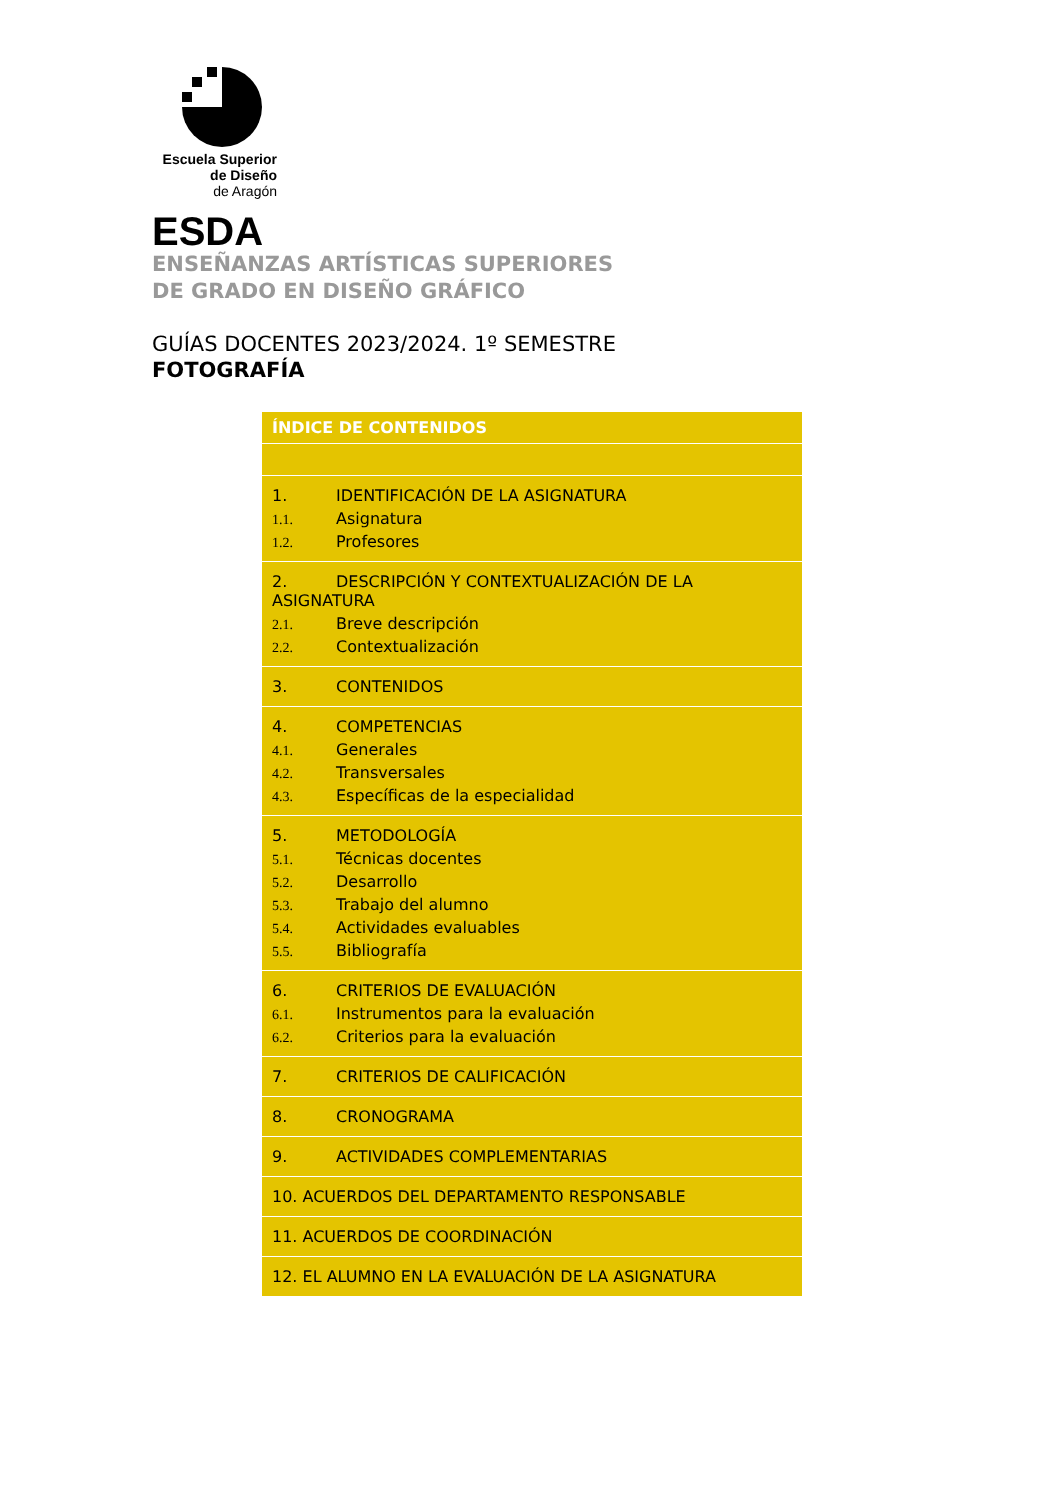Escuela Superior
de Diseño
de Aragón
ESDA
ENSEÑANZAS ARTÍSTICAS SUPERIORES
DE GRADO EN DISEÑO GRÁFICO
GUÍAS DOCENTES 2023/2024. 1º SEMESTRE
FOTOGRAFÍA
| ÍNDICE DE CONTENIDOS |
| 1. IDENTIFICACIÓN DE LA ASIGNATURA 1.1. Asignatura 1.2. Profesores |
| 2. DESCRIPCIÓN Y CONTEXTUALIZACIÓN DE LA ASIGNATURA 2.1. Breve descripción 2.2. Contextualización |
| 3. CONTENIDOS |
| 4. COMPETENCIAS 4.1. Generales 4.2. Transversales 4.3. Específicas de la especialidad |
| 5. METODOLOGÍA 5.1. Técnicas docentes 5.2. Desarrollo 5.3. Trabajo del alumno 5.4. Actividades evaluables 5.5. Bibliografía |
| 6. CRITERIOS DE EVALUACIÓN 6.1. Instrumentos para la evaluación 6.2. Criterios para la evaluación |
| 7. CRITERIOS DE CALIFICACIÓN |
| 8. CRONOGRAMA |
| 9. ACTIVIDADES COMPLEMENTARIAS |
| 10. ACUERDOS DEL DEPARTAMENTO RESPONSABLE |
| 11. ACUERDOS DE COORDINACIÓN |
| 12. EL ALUMNO EN LA EVALUACIÓN DE LA ASIGNATURA |